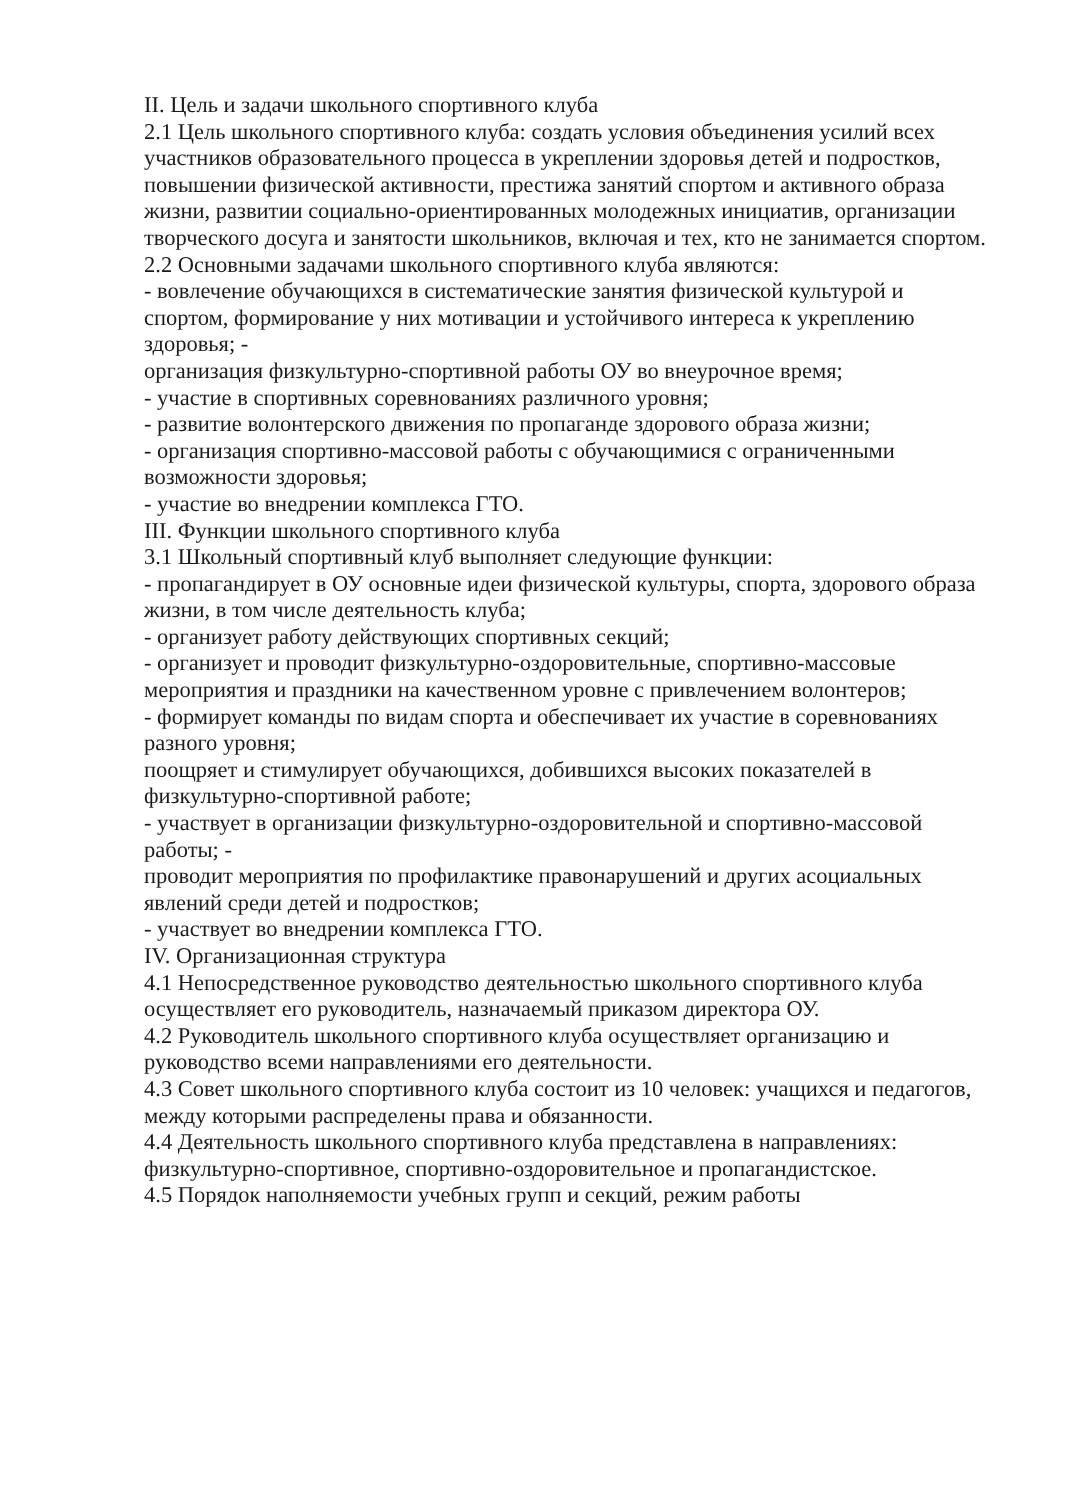II. Цель и задачи школьного спортивного клуба
2.1 Цель школьного спортивного клуба: создать условия объединения усилий всех участников образовательного процесса в укреплении здоровья детей и подростков, повышении физической активности, престижа занятий спортом и активного образа жизни, развитии социально-ориентированных молодежных инициатив, организации творческого досуга и занятости школьников, включая и тех, кто не занимается спортом.
2.2 Основными задачами школьного спортивного клуба являются:
- вовлечение обучающихся в систематические занятия физической культурой и спортом, формирование у них мотивации и устойчивого интереса к укреплению здоровья; -
организация физкультурно-спортивной работы ОУ во внеурочное время;
- участие в спортивных соревнованиях различного уровня;
- развитие волонтерского движения по пропаганде здорового образа жизни;
- организация спортивно-массовой работы с обучающимися с ограниченными возможности здоровья;
- участие во внедрении комплекса ГТО.
III. Функции школьного спортивного клуба
3.1 Школьный спортивный клуб выполняет следующие функции:
- пропагандирует в ОУ основные идеи физической культуры, спорта, здорового образа жизни, в том числе деятельность клуба;
- организует работу действующих спортивных секций;
- организует и проводит физкультурно-оздоровительные, спортивно-массовые мероприятия и праздники на качественном уровне с привлечением волонтеров;
- формирует команды по видам спорта и обеспечивает их участие в соревнованиях разного уровня;
поощряет и стимулирует обучающихся, добившихся высоких показателей в физкультурно-спортивной работе;
- участвует в организации физкультурно-оздоровительной и спортивно-массовой работы; -
проводит мероприятия по профилактике правонарушений и других асоциальных явлений среди детей и подростков;
- участвует во внедрении комплекса ГТО.
IV. Организационная структура
4.1 Непосредственное руководство деятельностью школьного спортивного клуба осуществляет его руководитель, назначаемый приказом директора ОУ.
4.2 Руководитель школьного спортивного клуба осуществляет организацию и руководство всеми направлениями его деятельности.
4.3 Совет школьного спортивного клуба состоит из 10 человек: учащихся и педагогов, между которыми распределены права и обязанности.
4.4 Деятельность школьного спортивного клуба представлена в направлениях: физкультурно-спортивное, спортивно-оздоровительное и пропагандистское.
4.5 Порядок наполняемости учебных групп и секций, режим работы